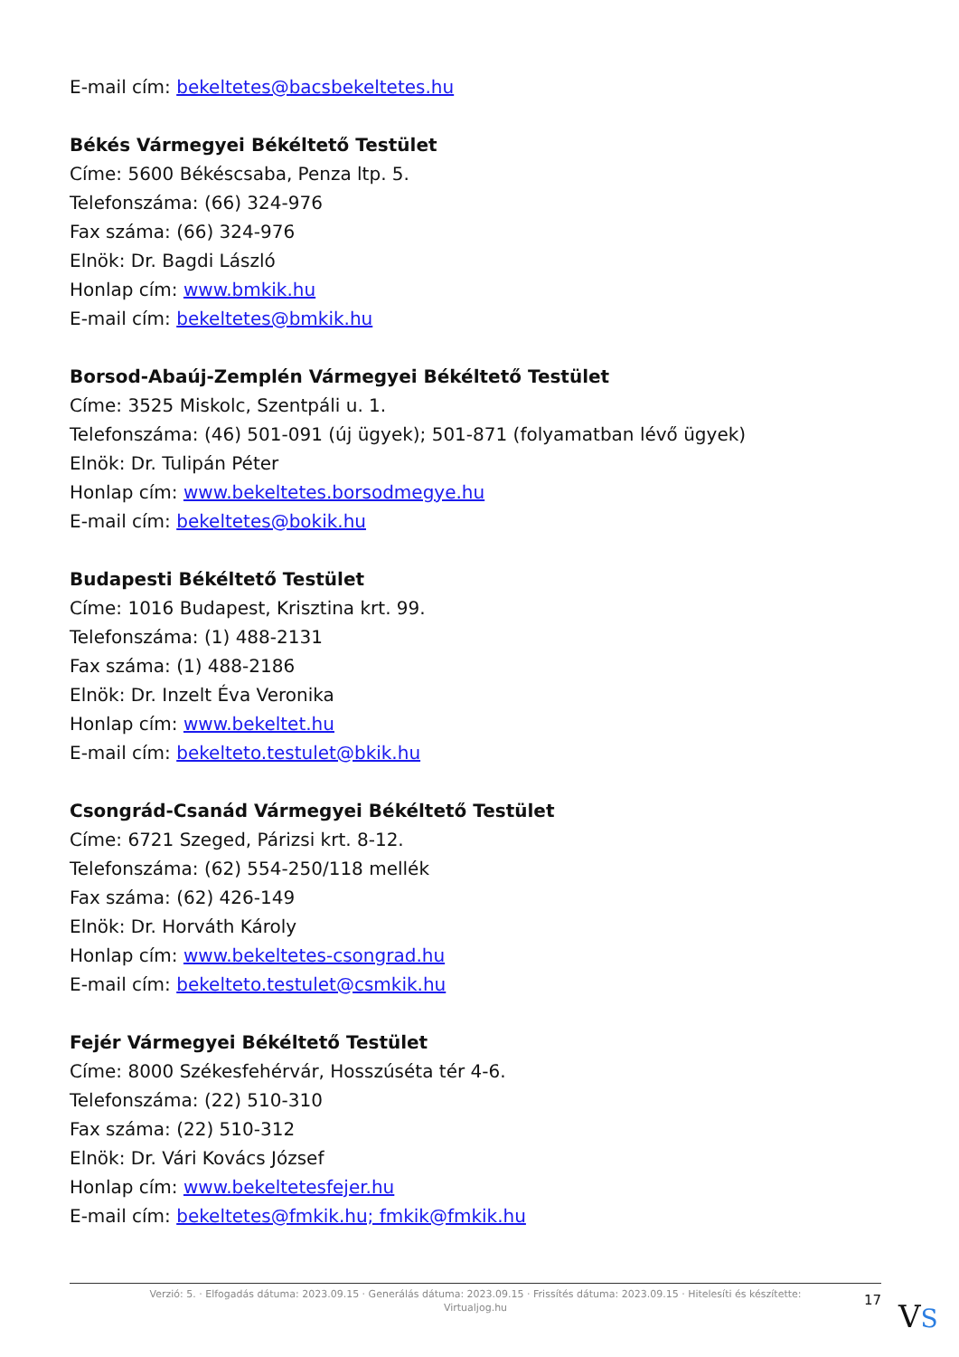E-mail cím: bekeltetes@bacsbekeltetes.hu
Békés Vármegyei Békéltető Testület
Címe: 5600 Békéscsaba, Penza ltp. 5.
Telefonszáma: (66) 324-976
Fax száma: (66) 324-976
Elnök: Dr. Bagdi László
Honlap cím: www.bmkik.hu
E-mail cím: bekeltetes@bmkik.hu
Borsod-Abaúj-Zemplén Vármegyei Békéltető Testület
Címe: 3525 Miskolc, Szentpáli u. 1.
Telefonszáma: (46) 501-091 (új ügyek); 501-871 (folyamatban lévő ügyek)
Elnök: Dr. Tulipán Péter
Honlap cím: www.bekeltetes.borsodmegye.hu
E-mail cím: bekeltetes@bokik.hu
Budapesti Békéltető Testület
Címe: 1016 Budapest, Krisztina krt. 99.
Telefonszáma: (1) 488-2131
Fax száma: (1) 488-2186
Elnök: Dr. Inzelt Éva Veronika
Honlap cím: www.bekeltet.hu
E-mail cím: bekelteto.testulet@bkik.hu
Csongrád-Csanád Vármegyei Békéltető Testület
Címe: 6721 Szeged, Párizsi krt. 8-12.
Telefonszáma: (62) 554-250/118 mellék
Fax száma: (62) 426-149
Elnök: Dr. Horváth Károly
Honlap cím: www.bekeltetes-csongrad.hu
E-mail cím: bekelteto.testulet@csmkik.hu
Fejér Vármegyei Békéltető Testület
Címe: 8000 Székesfehérvár, Hosszúséta tér 4-6.
Telefonszáma: (22) 510-310
Fax száma: (22) 510-312
Elnök: Dr. Vári Kovács József
Honlap cím: www.bekeltetesfejer.hu
E-mail cím: bekeltetes@fmkik.hu; fmkik@fmkik.hu
Verzió: 5. · Elfogadás dátuma: 2023.09.15 · Generálás dátuma: 2023.09.15 · Frissítés dátuma: 2023.09.15 · Hitelesíti és készítette:
Virtualjog.hu
17 VS